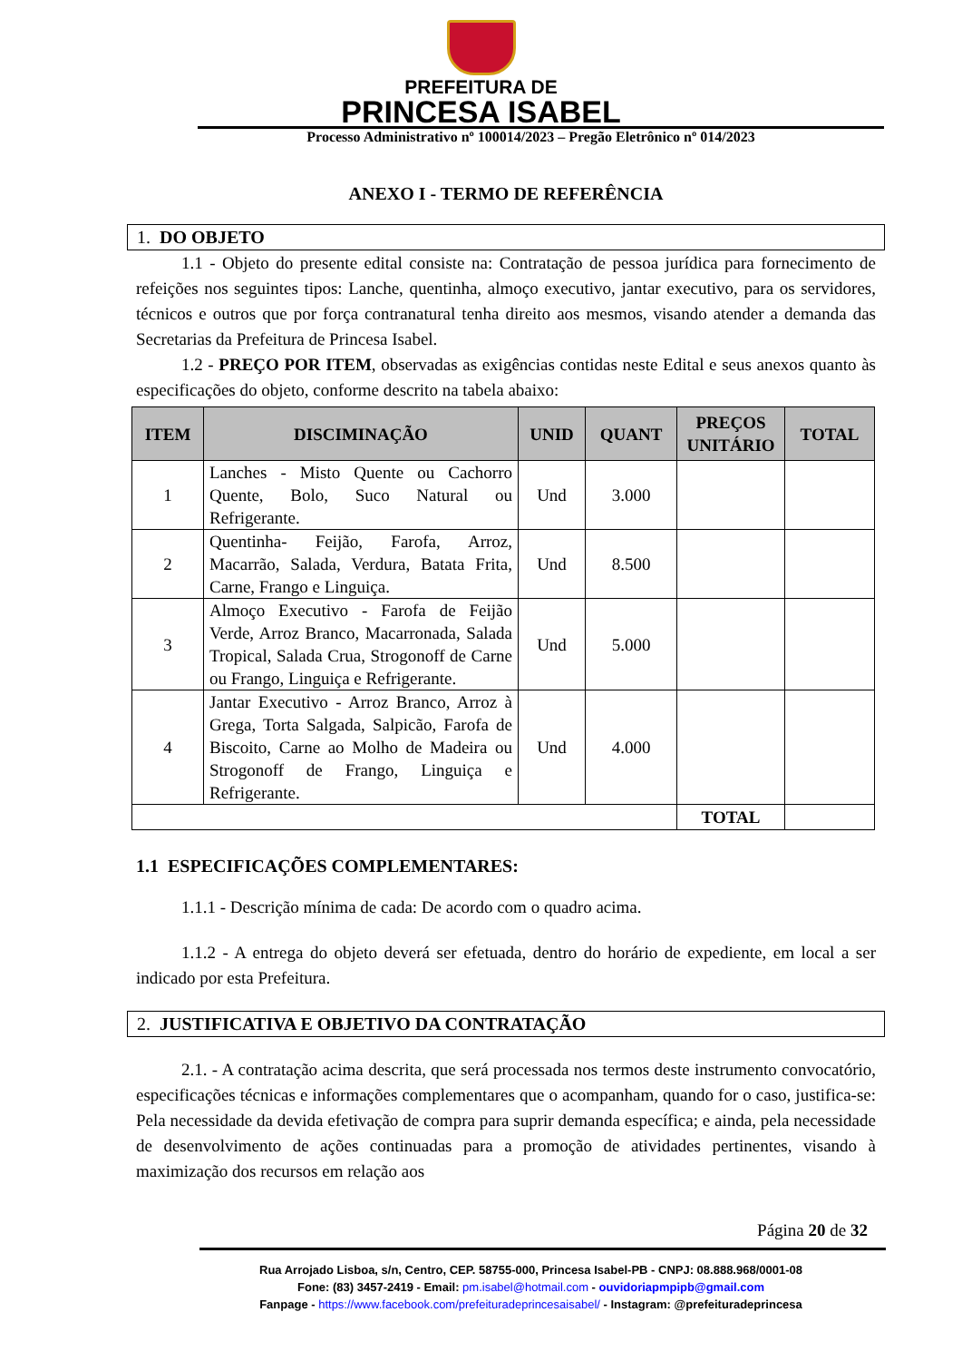PREFEITURA DE
PRINCESA ISABEL
Processo Administrativo nº 100014/2023 – Pregão Eletrônico nº 014/2023
ANEXO I - TERMO DE REFERÊNCIA
1. DO OBJETO
1.1 - Objeto do presente edital consiste na: Contratação de pessoa jurídica para fornecimento de refeições nos seguintes tipos: Lanche, quentinha, almoço executivo, jantar executivo, para os servidores, técnicos e outros que por força contranatural tenha direito aos mesmos, visando atender a demanda das Secretarias da Prefeitura de Princesa Isabel.
1.2 - PREÇO POR ITEM, observadas as exigências contidas neste Edital e seus anexos quanto às especificações do objeto, conforme descrito na tabela abaixo:
| ITEM | DISCIMINAÇÃO | UNID | QUANT | PREÇOS UNITÁRIO | TOTAL |
| --- | --- | --- | --- | --- | --- |
| 1 | Lanches - Misto Quente ou Cachorro Quente, Bolo, Suco Natural ou Refrigerante. | Und | 3.000 | | |
| 2 | Quentinha- Feijão, Farofa, Arroz, Macarrão, Salada, Verdura, Batata Frita, Carne, Frango e Linguiça. | Und | 8.500 | | |
| 3 | Almoço Executivo - Farofa de Feijão Verde, Arroz Branco, Macarronada, Salada Tropical, Salada Crua, Strogonoff de Carne ou Frango, Linguiça e Refrigerante. | Und | 5.000 | | |
| 4 | Jantar Executivo - Arroz Branco, Arroz à Grega, Torta Salgada, Salpicão, Farofa de Biscoito, Carne ao Molho de Madeira ou Strogonoff de Frango, Linguiça e Refrigerante. | Und | 4.000 | | |
| | | | | TOTAL | |
1.1 ESPECIFICAÇÕES COMPLEMENTARES:
1.1.1 - Descrição mínima de cada: De acordo com o quadro acima.
1.1.2 - A entrega do objeto deverá ser efetuada, dentro do horário de expediente, em local a ser indicado por esta Prefeitura.
2. JUSTIFICATIVA E OBJETIVO DA CONTRATAÇÃO
2.1. - A contratação acima descrita, que será processada nos termos deste instrumento convocatório, especificações técnicas e informações complementares que o acompanham, quando for o caso, justifica-se: Pela necessidade da devida efetivação de compra para suprir demanda específica; e ainda, pela necessidade de desenvolvimento de ações continuadas para a promoção de atividades pertinentes, visando à maximização dos recursos em relação aos
Página 20 de 32
Rua Arrojado Lisboa, s/n, Centro, CEP. 58755-000, Princesa Isabel-PB - CNPJ: 08.888.968/0001-08
Fone: (83) 3457-2419 - Email: pm.isabel@hotmail.com - ouvidoriapmpipb@gmail.com
Fanpage - https://www.facebook.com/prefeituradeprincesaisabel/ - Instagram: @prefeituradeprincesa